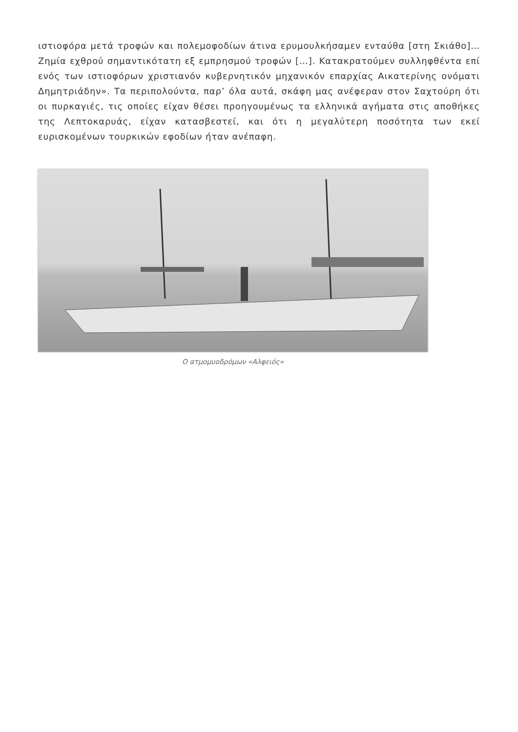ιστιοφόρα μετά τροφών και πολεμοφοδίων άτινα ερυμουλκήσαμεν ενταύθα [στη Σκιάθο]…Ζημία εχθρού σημαντικότατη εξ εμπρησμού τροφών […]. Κατακρατούμεν συλληφθέντα επί ενός των ιστιοφόρων χριστιανόν κυβερνητικόν μηχανικόν επαρχίας Αικατερίνης ονόματι Δημητριάδην». Τα περιπολούντα, παρ’ όλα αυτά, σκάφη μας ανέφεραν στον Σαχτούρη ότι οι πυρκαγιές, τις οποίες είχαν θέσει προηγουμένως τα ελληνικά αγήματα στις αποθήκες της Λεπτοκαρυάς, είχαν κατασβεστεί, και ότι η μεγαλύτερη ποσότητα των εκεί ευρισκομένων τουρκικών εφοδίων ήταν ανέπαφη.
Ο ατμομυοδρόμων «Αλφειός»